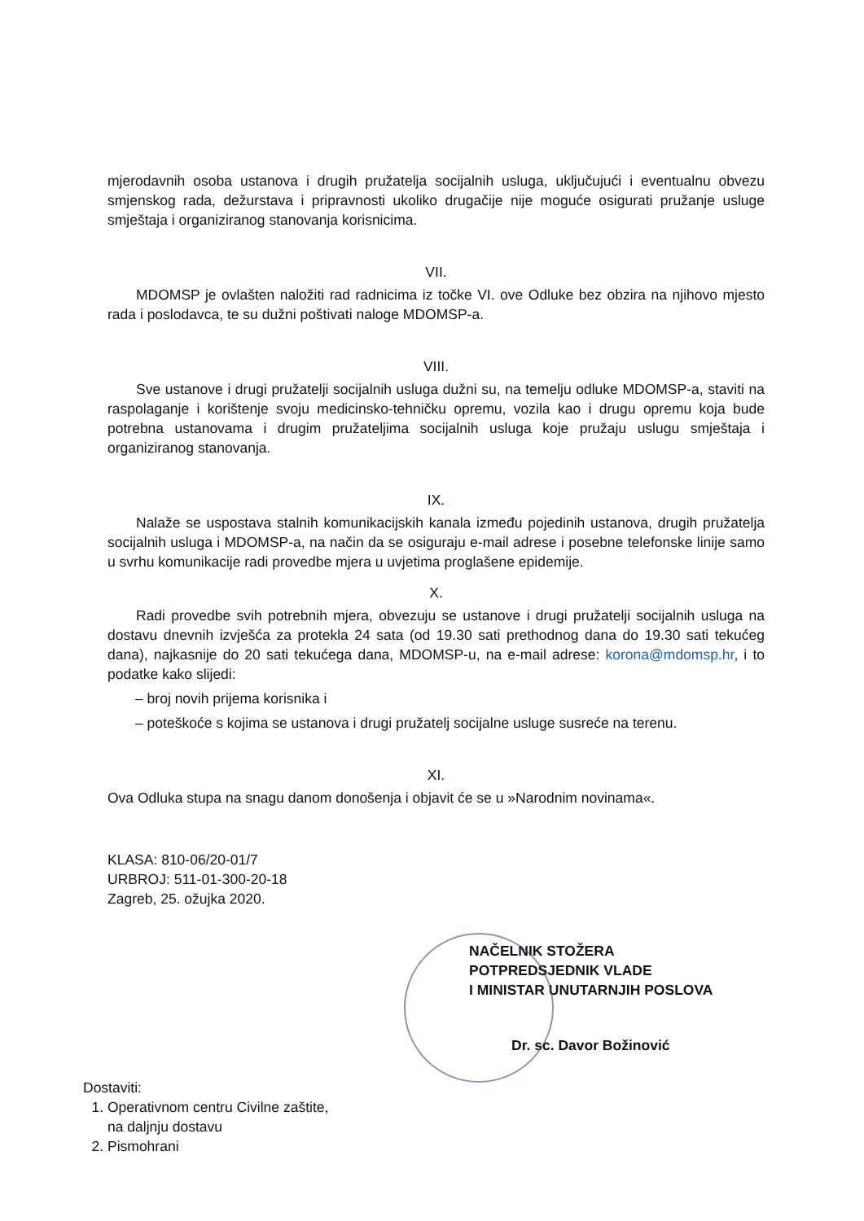mjerodavnih osoba ustanova i drugih pružatelja socijalnih usluga, uključujući i eventualnu obvezu smjenskog rada, dežurstava i pripravnosti ukoliko drugačije nije moguće osigurati pružanje usluge smještaja i organiziranog stanovanja korisnicima.
VII.
MDOMSP je ovlašten naložiti rad radnicima iz točke VI. ove Odluke bez obzira na njihovo mjesto rada i poslodavca, te su dužni poštivati naloge MDOMSP-a.
VIII.
Sve ustanove i drugi pružatelji socijalnih usluga dužni su, na temelju odluke MDOMSP-a, staviti na raspolaganje i korištenje svoju medicinsko-tehničku opremu, vozila kao i drugu opremu koja bude potrebna ustanovama i drugim pružateljima socijalnih usluga koje pružaju uslugu smještaja i organiziranog stanovanja.
IX.
Nalaže se uspostava stalnih komunikacijskih kanala između pojedinih ustanova, drugih pružatelja socijalnih usluga i MDOMSP-a, na način da se osiguraju e-mail adrese i posebne telefonske linije samo u svrhu komunikacije radi provedbe mjera u uvjetima proglašene epidemije.
X.
Radi provedbe svih potrebnih mjera, obvezuju se ustanove i drugi pružatelji socijalnih usluga na dostavu dnevnih izvješća za protekla 24 sata (od 19.30 sati prethodnog dana do 19.30 sati tekućeg dana), najkasnije do 20 sati tekućega dana, MDOMSP-u, na e-mail adrese: korona@mdomsp.hr, i to podatke kako slijedi:
– broj novih prijema korisnika i
– poteškoće s kojima se ustanova i drugi pružatelj socijalne usluge susreće na terenu.
XI.
Ova Odluka stupa na snagu danom donošenja i objavit će se u »Narodnim novinama«.
KLASA: 810-06/20-01/7
URBROJ: 511-01-300-20-18
Zagreb, 25. ožujka 2020.
NAČELNIK STOŽERA
POTPREDSJEDNIK VLADE
I MINISTAR UNUTARNJIH POSLOVA
Dr. sc. Davor Božinović
Dostaviti:
1. Operativnom centru Civilne zaštite,
na daljnju dostavu
2. Pismohrani